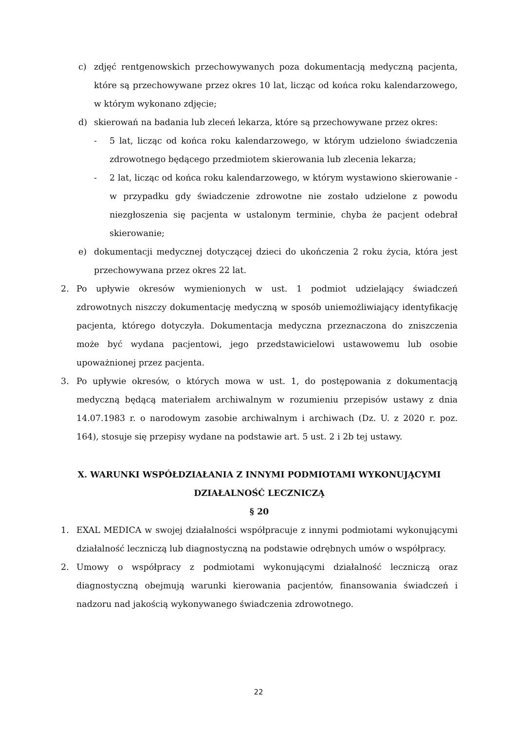c) zdjęć rentgenowskich przechowywanych poza dokumentacją medyczną pacjenta, które są przechowywane przez okres 10 lat, licząc od końca roku kalendarzowego, w którym wykonano zdjęcie;
d) skierowań na badania lub zleceń lekarza, które są przechowywane przez okres:
- 5 lat, licząc od końca roku kalendarzowego, w którym udzielono świadczenia zdrowotnego będącego przedmiotem skierowania lub zlecenia lekarza;
- 2 lat, licząc od końca roku kalendarzowego, w którym wystawiono skierowanie - w przypadku gdy świadczenie zdrowotne nie zostało udzielone z powodu niezgłoszenia się pacjenta w ustalonym terminie, chyba że pacjent odebrał skierowanie;
e) dokumentacji medycznej dotyczącej dzieci do ukończenia 2 roku życia, która jest przechowywana przez okres 22 lat.
2. Po upływie okresów wymienionych w ust. 1 podmiot udzielający świadczeń zdrowotnych niszczy dokumentację medyczną w sposób uniemożliwiający identyfikację pacjenta, którego dotyczyła. Dokumentacja medyczna przeznaczona do zniszczenia może być wydana pacjentowi, jego przedstawicielowi ustawowemu lub osobie upoważnionej przez pacjenta.
3. Po upływie okresów, o których mowa w ust. 1, do postępowania z dokumentacją medyczną będącą materiałem archiwalnym w rozumieniu przepisów ustawy z dnia 14.07.1983 r. o narodowym zasobie archiwalnym i archiwach (Dz. U. z 2020 r. poz. 164), stosuje się przepisy wydane na podstawie art. 5 ust. 2 i 2b tej ustawy.
X. WARUNKI WSPÓŁDZIAŁANIA Z INNYMI PODMIOTAMI WYKONUJĄCYMI DZIAŁALNOŚĆ LECZNICZĄ
§ 20
1. EXAL MEDICA w swojej działalności współpracuje z innymi podmiotami wykonującymi działalność leczniczą lub diagnostyczną na podstawie odrębnych umów o współpracy.
2. Umowy o współpracy z podmiotami wykonującymi działalność leczniczą oraz diagnostyczną obejmują warunki kierowania pacjentów, finansowania świadczeń i nadzoru nad jakością wykonywanego świadczenia zdrowotnego.
22